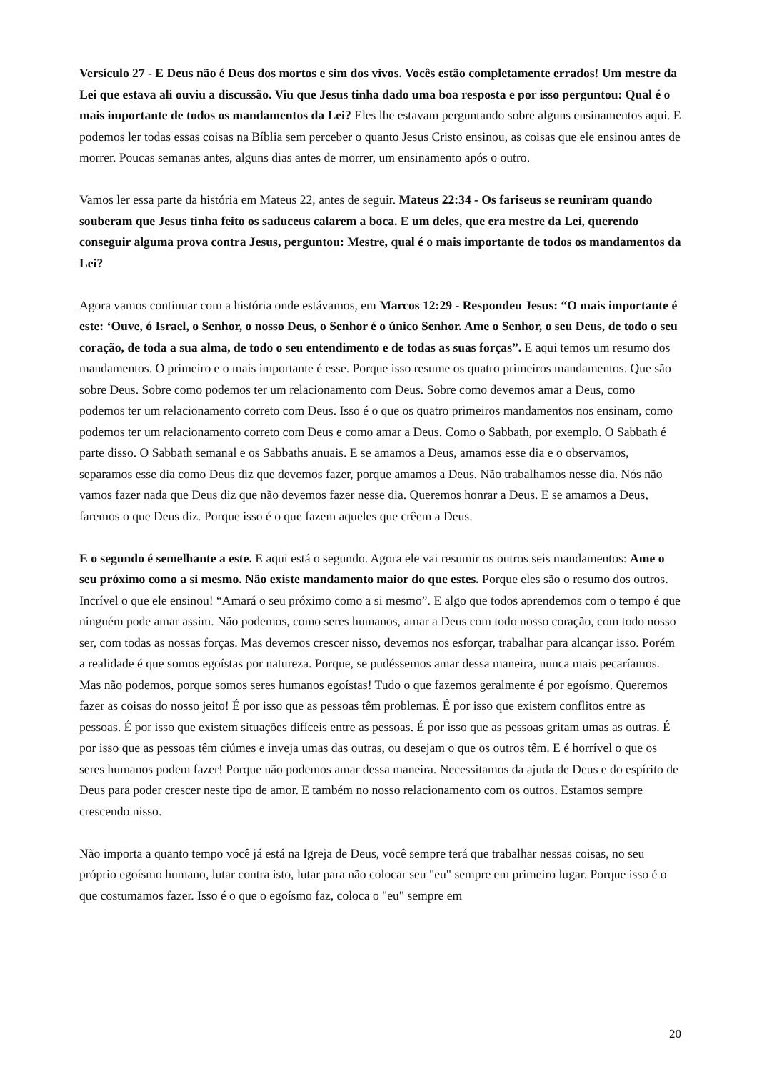Versículo 27 - E Deus não é Deus dos mortos e sim dos vivos. Vocês estão completamente errados! Um mestre da Lei que estava ali ouviu a discussão. Viu que Jesus tinha dado uma boa resposta e por isso perguntou: Qual é o mais importante de todos os mandamentos da Lei? Eles lhe estavam perguntando sobre alguns ensinamentos aqui. E podemos ler todas essas coisas na Bíblia sem perceber o quanto Jesus Cristo ensinou, as coisas que ele ensinou antes de morrer. Poucas semanas antes, alguns dias antes de morrer, um ensinamento após o outro.
Vamos ler essa parte da história em Mateus 22, antes de seguir. Mateus 22:34 - Os fariseus se reuniram quando souberam que Jesus tinha feito os saduceus calarem a boca. E um deles, que era mestre da Lei, querendo conseguir alguma prova contra Jesus, perguntou: Mestre, qual é o mais importante de todos os mandamentos da Lei?
Agora vamos continuar com a história onde estávamos, em Marcos 12:29 - Respondeu Jesus: “O mais importante é este: ‘Ouve, ó Israel, o Senhor, o nosso Deus, o Senhor é o único Senhor. Ame o Senhor, o seu Deus, de todo o seu coração, de toda a sua alma, de todo o seu entendimento e de todas as suas forças”. E aqui temos um resumo dos mandamentos. O primeiro e o mais importante é esse. Porque isso resume os quatro primeiros mandamentos. Que são sobre Deus. Sobre como podemos ter um relacionamento com Deus. Sobre como devemos amar a Deus, como podemos ter um relacionamento correto com Deus. Isso é o que os quatro primeiros mandamentos nos ensinam, como podemos ter um relacionamento correto com Deus e como amar a Deus. Como o Sabbath, por exemplo. O Sabbath é parte disso. O Sabbath semanal e os Sabbaths anuais. E se amamos a Deus, amamos esse dia e o observamos, separamos esse dia como Deus diz que devemos fazer, porque amamos a Deus. Não trabalhamos nesse dia. Nós não vamos fazer nada que Deus diz que não devemos fazer nesse dia. Queremos honrar a Deus. E se amamos a Deus, faremos o que Deus diz. Porque isso é o que fazem aqueles que crêem a Deus.
E o segundo é semelhante a este. E aqui está o segundo. Agora ele vai resumir os outros seis mandamentos: Ame o seu próximo como a si mesmo. Não existe mandamento maior do que estes. Porque eles são o resumo dos outros. Incrível o que ele ensinou! “Amará o seu próximo como a si mesmo”. E algo que todos aprendemos com o tempo é que ninguém pode amar assim. Não podemos, como seres humanos, amar a Deus com todo nosso coração, com todo nosso ser, com todas as nossas forças. Mas devemos crescer nisso, devemos nos esforçar, trabalhar para alcançar isso. Porém a realidade é que somos egoístas por natureza. Porque, se pudéssemos amar dessa maneira, nunca mais pecaríamos. Mas não podemos, porque somos seres humanos egoístas! Tudo o que fazemos geralmente é por egoísmo. Queremos fazer as coisas do nosso jeito! É por isso que as pessoas têm problemas. É por isso que existem conflitos entre as pessoas. É por isso que existem situações difíceis entre as pessoas. É por isso que as pessoas gritam umas as outras. É por isso que as pessoas têm ciúmes e inveja umas das outras, ou desejam o que os outros têm. E é horrível o que os seres humanos podem fazer! Porque não podemos amar dessa maneira. Necessitamos da ajuda de Deus e do espírito de Deus para poder crescer neste tipo de amor. E também no nosso relacionamento com os outros. Estamos sempre crescendo nisso.
Não importa a quanto tempo você já está na Igreja de Deus, você sempre terá que trabalhar nessas coisas, no seu próprio egoísmo humano, lutar contra isto, lutar para não colocar seu "eu" sempre em primeiro lugar. Porque isso é o que costumamos fazer. Isso é o que o egoísmo faz, coloca o "eu" sempre em
20